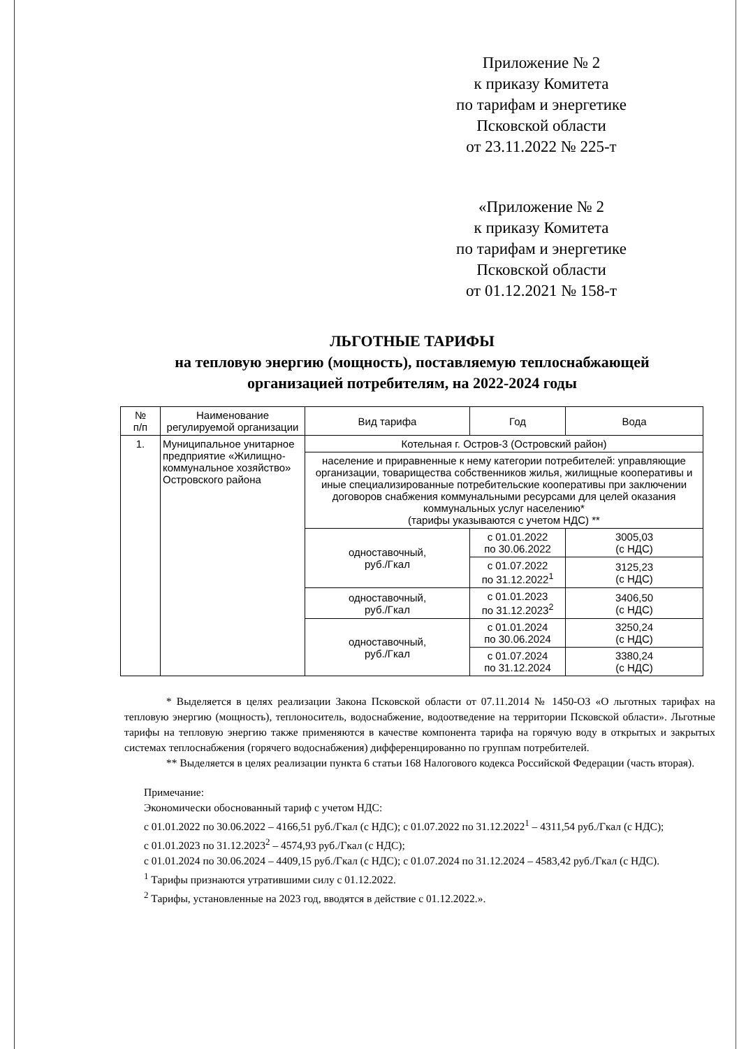Приложение № 2
к приказу Комитета
по тарифам и энергетике
Псковской области
от 23.11.2022 № 225-т
«Приложение № 2
к приказу Комитета
по тарифам и энергетике
Псковской области
от 01.12.2021 № 158-т
ЛЬГОТНЫЕ ТАРИФЫ
на тепловую энергию (мощность), поставляемую теплоснабжающей организацией потребителям, на 2022-2024 годы
| № п/п | Наименование регулируемой организации | Вид тарифа | Год | Вода |
| --- | --- | --- | --- | --- |
| 1. | Муниципальное унитарное предприятие «Жилищно-коммунальное хозяйство» Островского района | Котельная г. Остров-3 (Островский район) | | |
| | | население и приравненные к нему категории потребителей: управляющие организации, товарищества собственников жилья, жилищные кооперативы и иные специализированные потребительские кооперативы при заключении договоров снабжения коммунальными ресурсами для целей оказания коммунальных услуг населению* (тарифы указываются с учетом НДС) ** | | |
| | | одноставочный, руб./Гкал | с 01.01.2022 по 30.06.2022 | 3005,03 (с НДС) |
| | | | с 01.07.2022 по 31.12.2022<sup>1</sup> | 3125,23 (с НДС) |
| | | одноставочный, руб./Гкал | с 01.01.2023 по 31.12.2023<sup>2</sup> | 3406,50 (с НДС) |
| | | одноставочный, руб./Гкал | с 01.01.2024 по 30.06.2024 | 3250,24 (с НДС) |
| | | | с 01.07.2024 по 31.12.2024 | 3380,24 (с НДС) |
* Выделяется в целях реализации Закона Псковской области от 07.11.2014 № 1450-ОЗ «О льготных тарифах на тепловую энергию (мощность), теплоноситель, водоснабжение, водоотведение на территории Псковской области». Льготные тарифы на тепловую энергию также применяются в качестве компонента тарифа на горячую воду в открытых и закрытых системах теплоснабжения (горячего водоснабжения) дифференцированно по группам потребителей.
** Выделяется в целях реализации пункта 6 статьи 168 Налогового кодекса Российской Федерации (часть вторая).
Примечание:
Экономически обоснованный тариф с учетом НДС:
с 01.01.2022 по 30.06.2022 – 4166,51 руб./Гкал (с НДС); с 01.07.2022 по 31.12.2022<sup>1</sup> – 4311,54 руб./Гкал (с НДС);
с 01.01.2023 по 31.12.2023<sup>2</sup> – 4574,93 руб./Гкал (с НДС);
с 01.01.2024 по 30.06.2024 – 4409,15 руб./Гкал (с НДС); с 01.07.2024 по 31.12.2024 – 4583,42 руб./Гкал (с НДС).
<sup>1</sup> Тарифы признаются утратившими силу с 01.12.2022.
<sup>2</sup> Тарифы, установленные на 2023 год, вводятся в действие с 01.12.2022.».